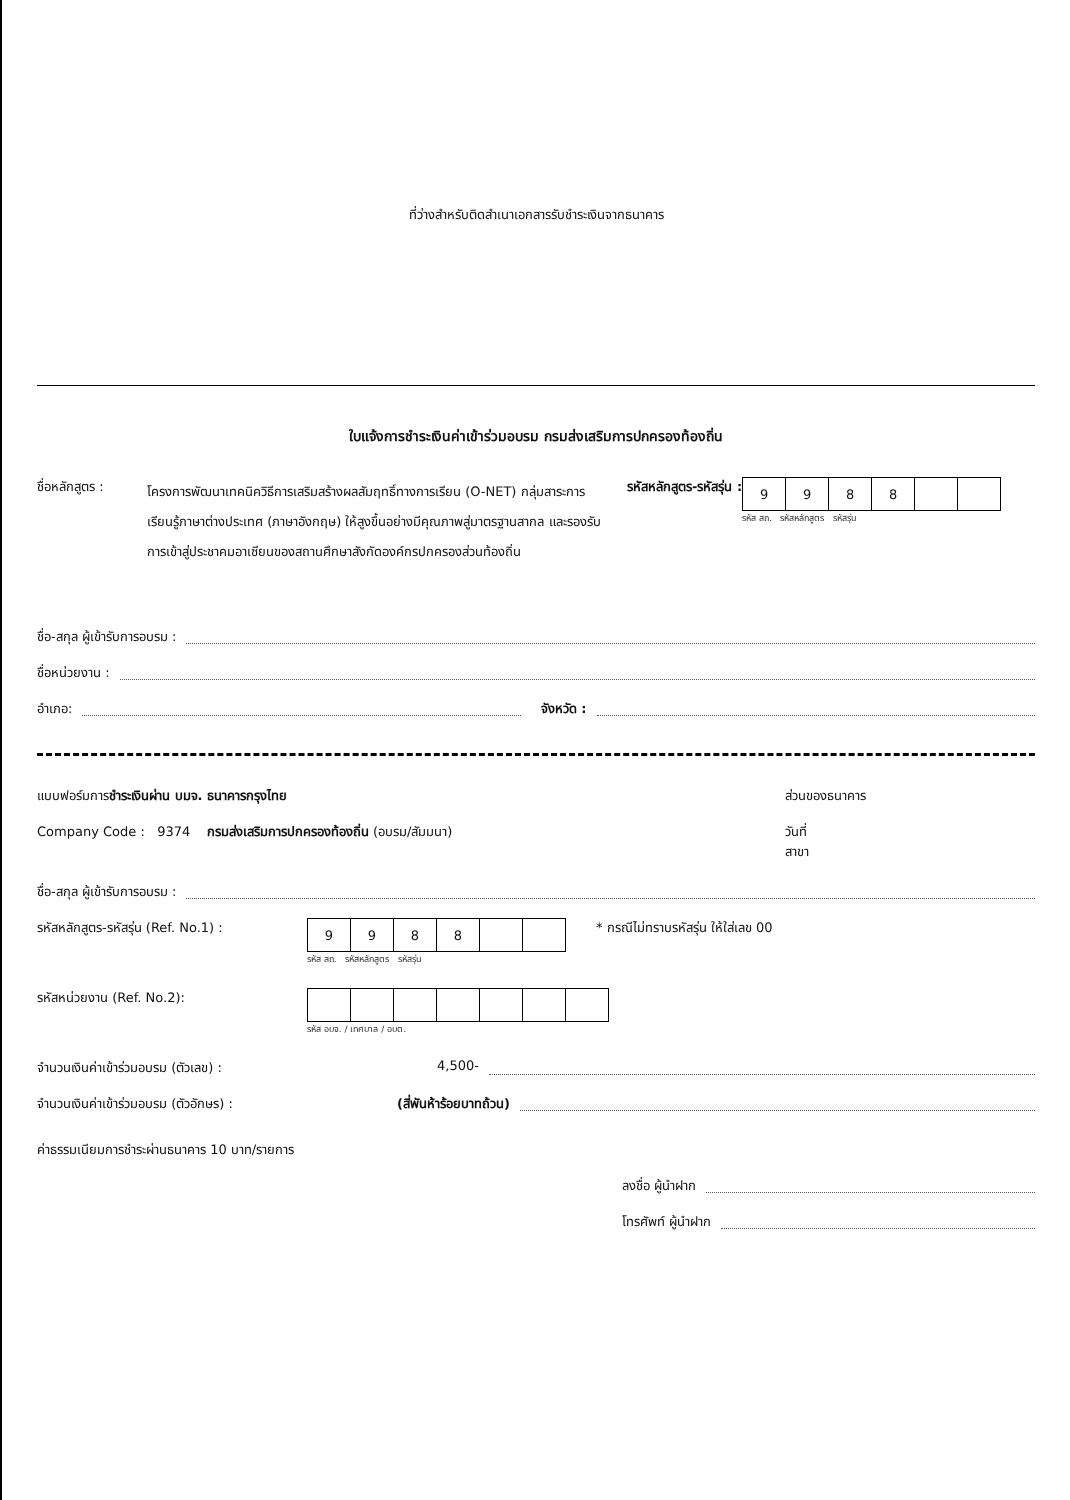ที่ว่างสำหรับติดสำเนาเอกสารรับชำระเงินจากธนาคาร
ใบแจ้งการชำระเงินค่าเข้าร่วมอบรม กรมส่งเสริมการปกครองท้องถิ่น
ชื่อหลักสูตร :
โครงการพัฒนาเทคนิควิธีการเสริมสร้างผลสัมฤทธิ์ทางการเรียน (O-NET) กลุ่มสาระการเรียนรู้ภาษาต่างประเทศ (ภาษาอังกฤษ) ให้สูงขึ้นอย่างมีคุณภาพสู่มาตรฐานสากล และรองรับการเข้าสู่ประชาคมอาเซียนของสถานศึกษาสังกัดองค์กรปกครองส่วนท้องถิ่น
รหัสหลักสูตร-รหัสรุ่น :
| 9 | 9 | 8 | 8 | | |
รหัส สถ. รหัสหลักสูตร รหัสรุ่น
ชื่อ-สกุล ผู้เข้ารับการอบรม :
ชื่อหน่วยงาน :
อำเภอ: จังหวัด :
แบบฟอร์มการชำระเงินผ่าน บมจ. ธนาคารกรุงไทย
ส่วนของธนาคาร
Company Code : 9374 กรมส่งเสริมการปกครองท้องถิ่น (อบรม/สัมมนา)
วันที่
สาขา
ชื่อ-สกุล ผู้เข้ารับการอบรม :
รหัสหลักสูตร-รหัสรุ่น (Ref. No.1) :
| 9 | 9 | 8 | 8 | | |
รหัส สถ. รหัสหลักสูตร รหัสรุ่น
* กรณีไม่ทราบรหัสรุ่น ให้ใส่เลข 00
รหัสหน่วยงาน (Ref. No.2):
รหัส อบจ. / เทศบาล / อบต.
จำนวนเงินค่าเข้าร่วมอบรม (ตัวเลข) : 4,500-
จำนวนเงินค่าเข้าร่วมอบรม (ตัวอักษร) : (สี่พันห้าร้อยบาทถ้วน)
ค่าธรรมเนียมการชำระผ่านธนาคาร 10 บาท/รายการ
ลงชื่อ ผู้นำฝาก
โทรศัพท์ ผู้นำฝาก